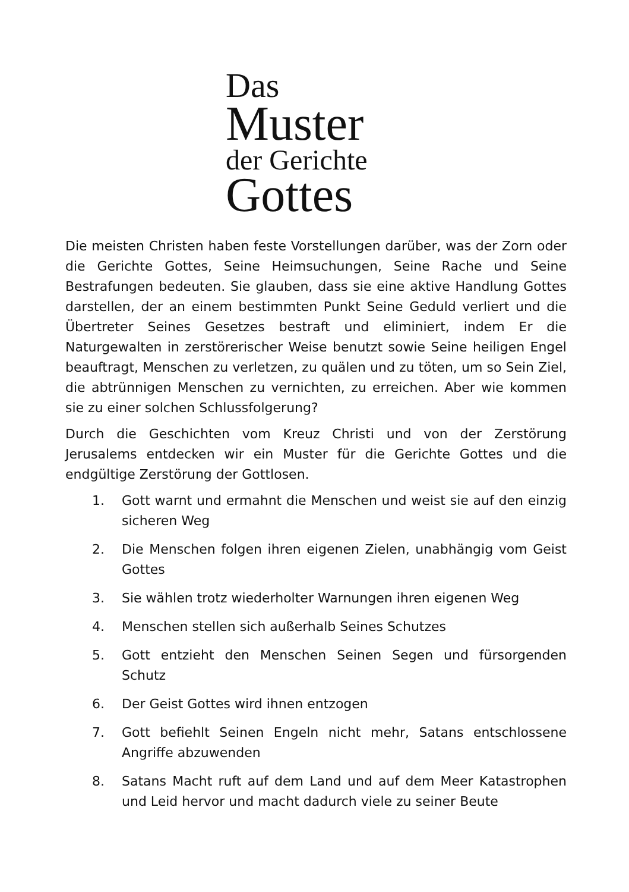Das
Muster
der Gerichte
Gottes
Die meisten Christen haben feste Vorstellungen darüber, was der Zorn oder die Gerichte Gottes, Seine Heimsuchungen, Seine Rache und Seine Bestrafungen bedeuten. Sie glauben, dass sie eine aktive Handlung Gottes darstellen, der an einem bestimmten Punkt Seine Geduld verliert und die Übertreter Seines Gesetzes bestraft und eliminiert, indem Er die Naturgewalten in zerstörerischer Weise benutzt sowie Seine heiligen Engel beauftragt, Menschen zu verletzen, zu quälen und zu töten, um so Sein Ziel, die abtrünnigen Menschen zu vernichten, zu erreichen. Aber wie kommen sie zu einer solchen Schlussfolgerung?
Durch die Geschichten vom Kreuz Christi und von der Zerstörung Jerusalems entdecken wir ein Muster für die Gerichte Gottes und die endgültige Zerstörung der Gottlosen.
1. Gott warnt und ermahnt die Menschen und weist sie auf den einzig sicheren Weg
2. Die Menschen folgen ihren eigenen Zielen, unabhängig vom Geist Gottes
3. Sie wählen trotz wiederholter Warnungen ihren eigenen Weg
4. Menschen stellen sich außerhalb Seines Schutzes
5. Gott entzieht den Menschen Seinen Segen und fürsorgenden Schutz
6. Der Geist Gottes wird ihnen entzogen
7. Gott befiehlt Seinen Engeln nicht mehr, Satans entschlossene Angriffe abzuwenden
8. Satans Macht ruft auf dem Land und auf dem Meer Katastrophen und Leid hervor und macht dadurch viele zu seiner Beute